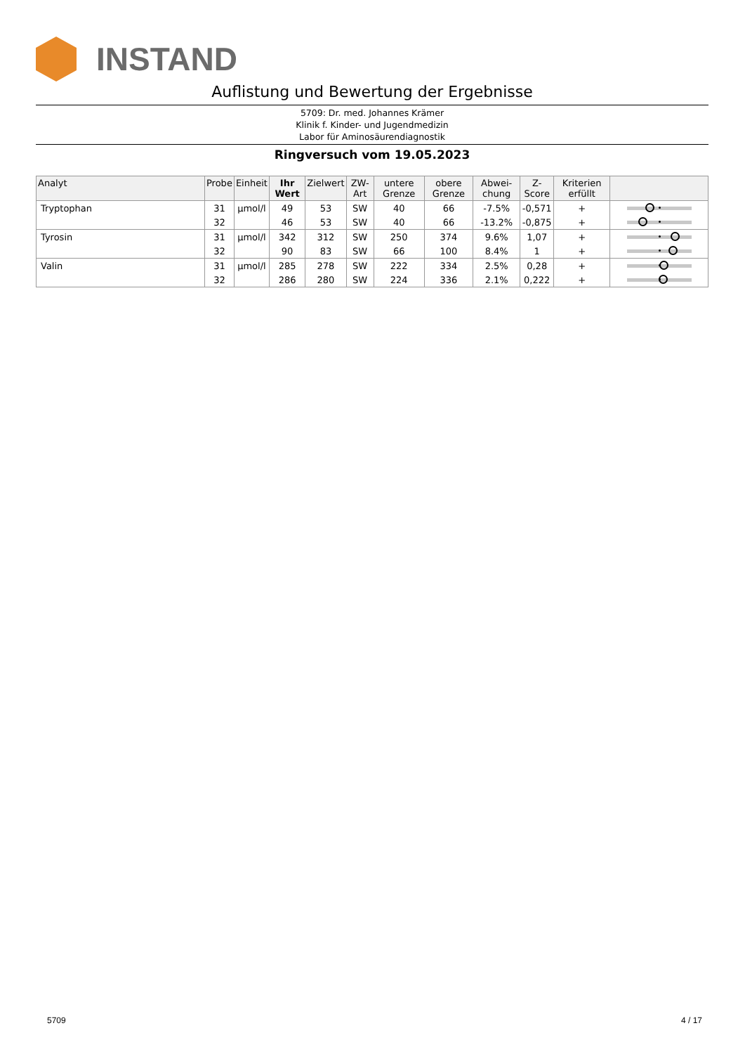INSTAND
Auflistung und Bewertung der Ergebnisse
5709: Dr. med. Johannes Krämer
Klinik f. Kinder- und Jugendmedizin
Labor für Aminosäurendiagnostik
Ringversuch vom 19.05.2023
| Analyt | Probe | Einheit | Ihr Wert | Zielwert | ZW-Art | untere Grenze | obere Grenze | Abwei-chung | Z-Score | Kriterien erfüllt | |
| --- | --- | --- | --- | --- | --- | --- | --- | --- | --- | --- | --- |
| Tryptophan | 31 | µmol/l | 49 | 53 | SW | 40 | 66 | -7.5% | -0,571 | + | |
| | 32 | | 46 | 53 | SW | 40 | 66 | -13.2% | -0,875 | + | |
| Tyrosin | 31 | µmol/l | 342 | 312 | SW | 250 | 374 | 9.6% | 1,07 | + | |
| | 32 | | 90 | 83 | SW | 66 | 100 | 8.4% | 1 | + | |
| Valin | 31 | µmol/l | 285 | 278 | SW | 222 | 334 | 2.5% | 0,28 | + | |
| | 32 | | 286 | 280 | SW | 224 | 336 | 2.1% | 0,222 | + | |
5709 4 / 17